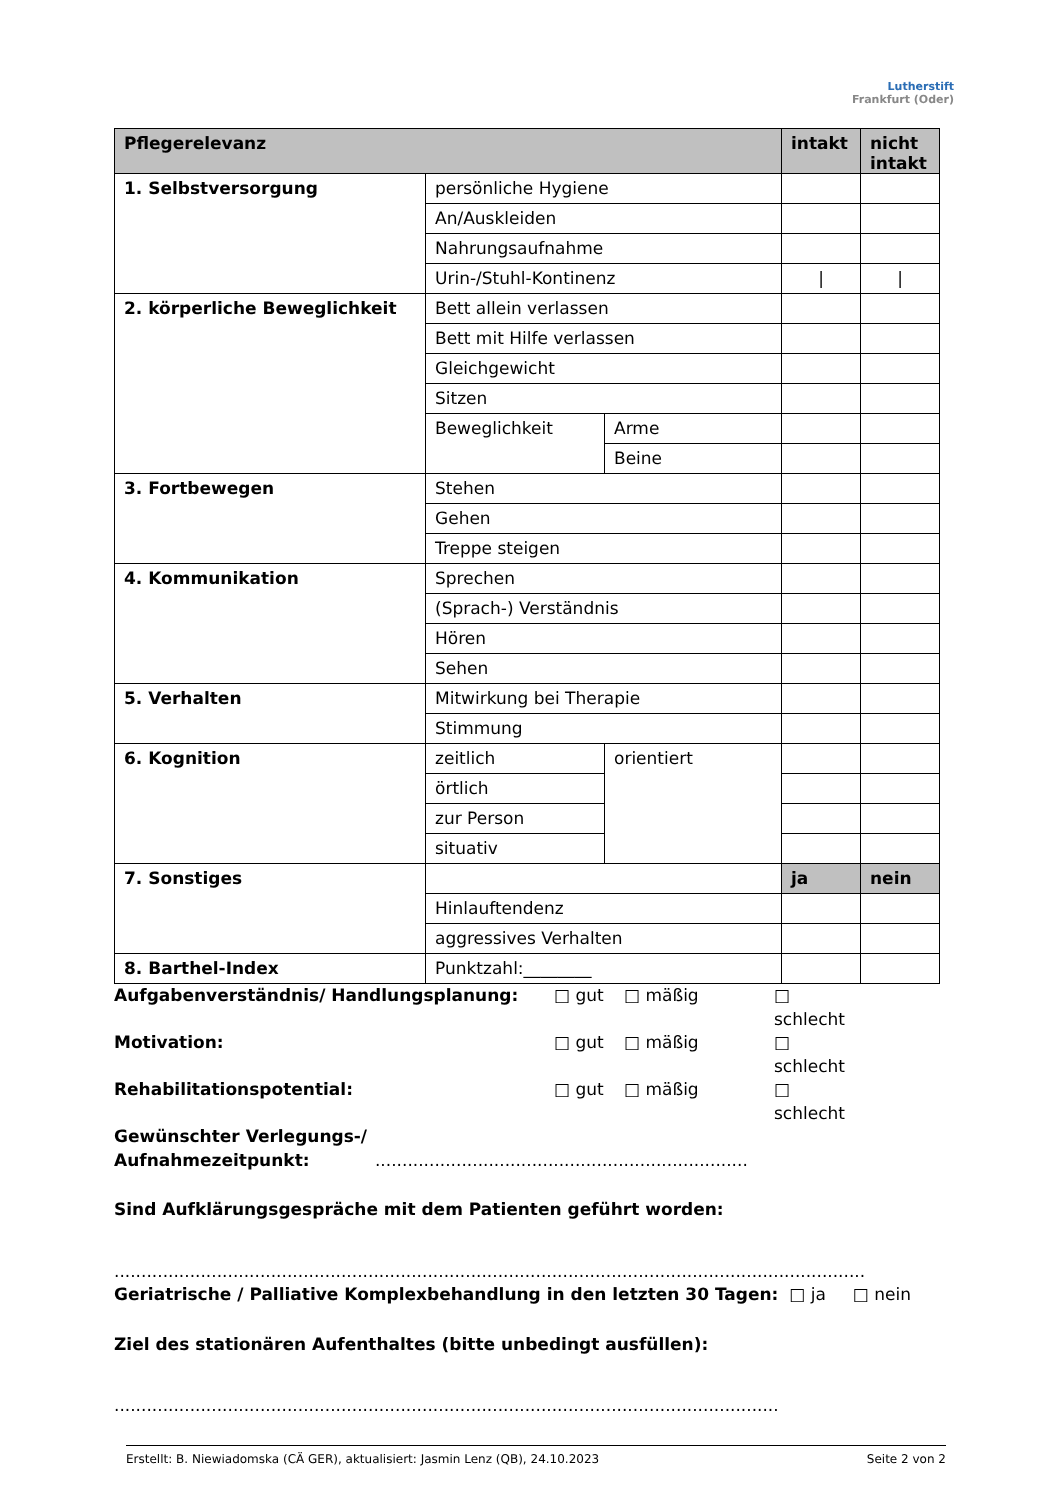Lutherstift
Frankfurt (Oder)
| Pflegerelevanz | | | intakt | nicht intakt |
| --- | --- | --- | --- | --- |
| 1. Selbstversorgung | persönliche Hygiene | | | |
| | An/Auskleiden | | | |
| | Nahrungsaufnahme | | | |
| | Urin-/Stuhl-Kontinenz | | / | / |
| 2. körperliche Beweglichkeit | Bett allein verlassen | | | |
| | Bett mit Hilfe verlassen | | | |
| | Gleichgewicht | | | |
| | Sitzen | | | |
| | Beweglichkeit | Arme | | |
| | | Beine | | |
| 3. Fortbewegen | Stehen | | | |
| | Gehen | | | |
| | Treppe steigen | | | |
| 4. Kommunikation | Sprechen | | | |
| | (Sprach-) Verständnis | | | |
| | Hören | | | |
| | Sehen | | | |
| 5. Verhalten | Mitwirkung bei Therapie | | | |
| | Stimmung | | | |
| 6. Kognition | zeitlich | orientiert | | |
| | örtlich | | | |
| | zur Person | | | |
| | situativ | | | |
| 7. Sonstiges | | | ja | nein |
| | Hinlauftendenz | | | |
| | aggressives Verhalten | | | |
| 8. Barthel-Index | Punktzahl:________ | | | |
Aufgabenverständnis/ Handlungsplanung: □ gut □ mäßig □ schlecht
Motivation: □ gut □ mäßig □ schlecht
Rehabilitationspotential: □ gut □ mäßig □ schlecht
Gewünschter Verlegungs-/
Aufnahmezeitpunkt: .....................................................................
Sind Aufklärungsgespräche mit dem Patienten geführt worden:
...........................................................................................................................................
Geriatrische / Palliative Komplexbehandlung in den letzten 30 Tagen: □ ja □ nein
Ziel des stationären Aufenthaltes (bitte unbedingt ausfüllen):
...........................................................................................................................
Erstellt: B. Niewiadomska (CÄ GER), aktualisiert: Jasmin Lenz (QB), 24.10.2023 Seite 2 von 2